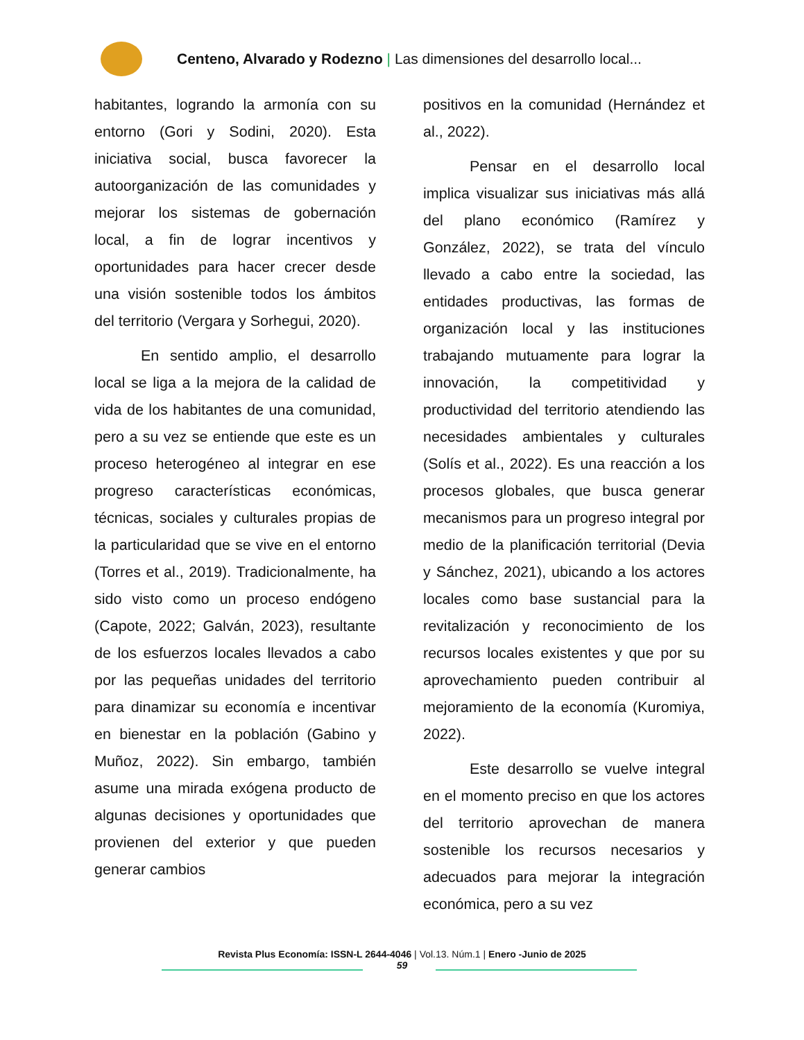Centeno, Alvarado y Rodezno | Las dimensiones del desarrollo local...
habitantes, logrando la armonía con su entorno (Gori y Sodini, 2020). Esta iniciativa social, busca favorecer la autoorganización de las comunidades y mejorar los sistemas de gobernación local, a fin de lograr incentivos y oportunidades para hacer crecer desde una visión sostenible todos los ámbitos del territorio (Vergara y Sorhegui, 2020).
En sentido amplio, el desarrollo local se liga a la mejora de la calidad de vida de los habitantes de una comunidad, pero a su vez se entiende que este es un proceso heterogéneo al integrar en ese progreso características económicas, técnicas, sociales y culturales propias de la particularidad que se vive en el entorno (Torres et al., 2019). Tradicionalmente, ha sido visto como un proceso endógeno (Capote, 2022; Galván, 2023), resultante de los esfuerzos locales llevados a cabo por las pequeñas unidades del territorio para dinamizar su economía e incentivar en bienestar en la población (Gabino y Muñoz, 2022). Sin embargo, también asume una mirada exógena producto de algunas decisiones y oportunidades que provienen del exterior y que pueden generar cambios
positivos en la comunidad (Hernández et al., 2022).
Pensar en el desarrollo local implica visualizar sus iniciativas más allá del plano económico (Ramírez y González, 2022), se trata del vínculo llevado a cabo entre la sociedad, las entidades productivas, las formas de organización local y las instituciones trabajando mutuamente para lograr la innovación, la competitividad y productividad del territorio atendiendo las necesidades ambientales y culturales (Solís et al., 2022). Es una reacción a los procesos globales, que busca generar mecanismos para un progreso integral por medio de la planificación territorial (Devia y Sánchez, 2021), ubicando a los actores locales como base sustancial para la revitalización y reconocimiento de los recursos locales existentes y que por su aprovechamiento pueden contribuir al mejoramiento de la economía (Kuromiya, 2022).
Este desarrollo se vuelve integral en el momento preciso en que los actores del territorio aprovechan de manera sostenible los recursos necesarios y adecuados para mejorar la integración económica, pero a su vez
Revista Plus Economía: ISSN-L 2644-4046 | Vol.13. Núm.1 | Enero -Junio de 2025
59